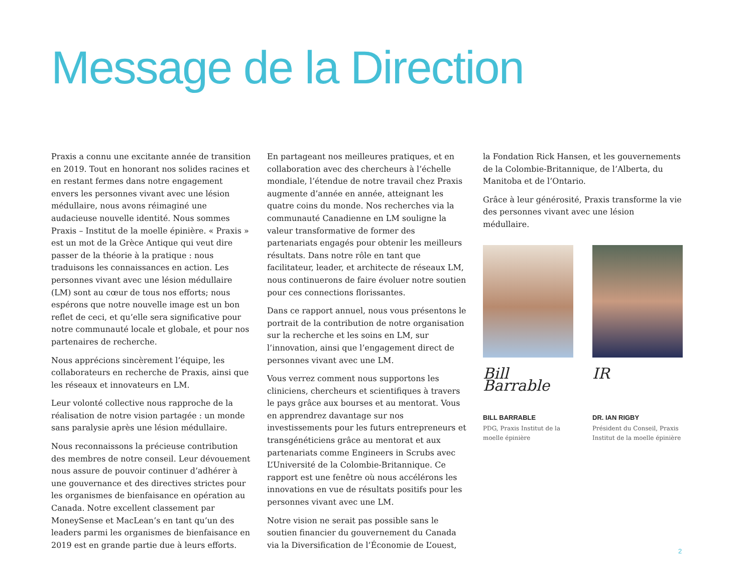Message de la Direction
Praxis a connu une excitante année de transition en 2019. Tout en honorant nos solides racines et en restant fermes dans notre engagement envers les personnes vivant avec une lésion médullaire, nous avons réimaginé une audacieuse nouvelle identité. Nous sommes Praxis – Institut de la moelle épinière. « Praxis » est un mot de la Grèce Antique qui veut dire passer de la théorie à la pratique : nous traduisons les connaissances en action. Les personnes vivant avec une lésion médullaire (LM) sont au cœur de tous nos efforts; nous espérons que notre nouvelle image est un bon reflet de ceci, et qu’elle sera significative pour notre communauté locale et globale, et pour nos partenaires de recherche.
Nous apprécions sincèrement l’équipe, les collaborateurs en recherche de Praxis, ainsi que les réseaux et innovateurs en LM.
Leur volonté collective nous rapproche de la réalisation de notre vision partagée : un monde sans paralysie après une lésion médullaire.
Nous reconnaissons la précieuse contribution des membres de notre conseil. Leur dévouement nous assure de pouvoir continuer d’adhérer à une gouvernance et des directives strictes pour les organismes de bienfaisance en opération au Canada. Notre excellent classement par MoneySense et MacLean’s en tant qu’un des leaders parmi les organismes de bienfaisance en 2019 est en grande partie due à leurs efforts.
En partageant nos meilleures pratiques, et en collaboration avec des chercheurs à l’échelle mondiale, l’étendue de notre travail chez Praxis augmente d’année en année, atteignant les quatre coins du monde. Nos recherches via la communauté Canadienne en LM souligne la valeur transformative de former des partenariats engagés pour obtenir les meilleurs résultats. Dans notre rôle en tant que facilitateur, leader, et architecte de réseaux LM, nous continuerons de faire évoluer notre soutien pour ces connections florissantes.
Dans ce rapport annuel, nous vous présentons le portrait de la contribution de notre organisation sur la recherche et les soins en LM, sur l’innovation, ainsi que l’engagement direct de personnes vivant avec une LM.
Vous verrez comment nous supportons les cliniciens, chercheurs et scientifiques à travers le pays grâce aux bourses et au mentorat. Vous en apprendrez davantage sur nos investissements pour les futurs entrepreneurs et transgénéticiens grâce au mentorat et aux partenariats comme Engineers in Scrubs avec L’Université de la Colombie-Britannique. Ce rapport est une fenêtre où nous accélérons les innovations en vue de résultats positifs pour les personnes vivant avec une LM.
Notre vision ne serait pas possible sans le soutien financier du gouvernement du Canada via la Diversification de l’Économie de L’ouest,
la Fondation Rick Hansen, et les gouvernements de la Colombie-Britannique, de l’Alberta, du Manitoba et de l’Ontario.
Grâce à leur générosité, Praxis transforme la vie des personnes vivant avec une lésion médullaire.
Bill Barrable
BILL BARRABLE
PDG, Praxis Institut de la moelle épinière
IR
DR. IAN RIGBY
Président du Conseil, Praxis Institut de la moelle épinière
2